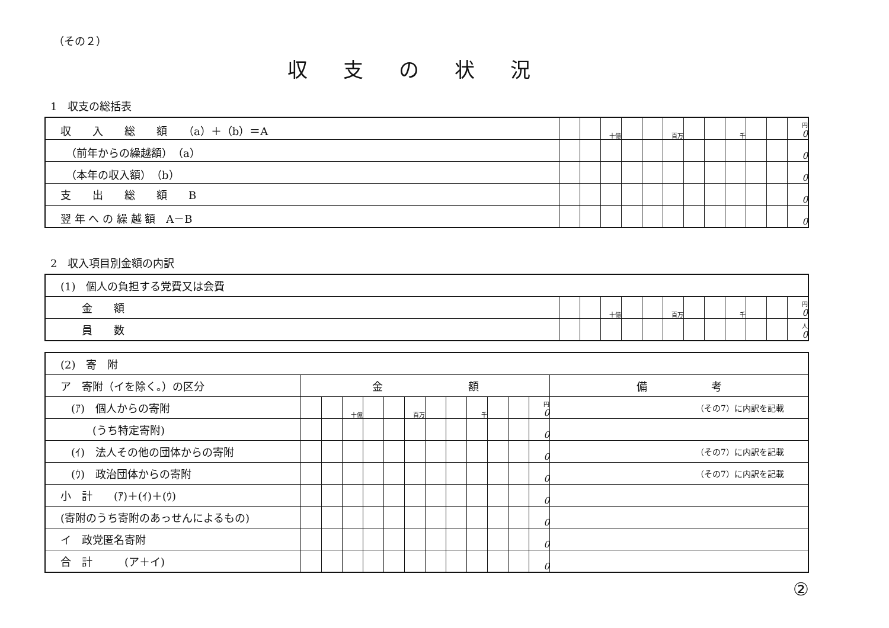（その２）
収支の状況
1　収支の総括表
| 収 入 総 額 （a）＋（b）＝A | | | 十億 | | | 百万 | | | 千 | | | 円 0 |
| （前年からの繰越額） （a） | | | | | | | | | | | | 0 |
| （本年の収入額） （b） | | | | | | | | | | | | 0 |
| 支 出 総 額 B | | | | | | | | | | | | 0 |
| 翌 年 へ の 繰 越 額 A－B | | | | | | | | | | | | 0 |
2　収入項目別金額の内訳
| (1) 個人の負担する党費又は会費 | | | | | | | | | | | | |
| 金 額 | | | 十億 | | | 百万 | | | 千 | | | 円 0 |
| 員 数 | | | | | | | | | | | | 人 0 |
| (2) 寄 附 | | | | | | | | | | | | | |
| ア 寄附（イを除く。）の区分 | 金 額 | | | | | | | | | | | | 備 考 |
| (ｱ) 個人からの寄附 | | | 十億 | | | 百万 | | | 千 | | | 円 0 | （その7）に内訳を記載 |
| (うち特定寄附) | | | | | | | | | | | | 0 | |
| (ｲ) 法人その他の団体からの寄附 | | | | | | | | | | | | 0 | （その7）に内訳を記載 |
| (ｳ) 政治団体からの寄附 | | | | | | | | | | | | 0 | （その7）に内訳を記載 |
| 小 計 (ｱ)＋(ｲ)＋(ｳ) | | | | | | | | | | | | 0 | |
| (寄附のうち寄附のあっせんによるもの) | | | | | | | | | | | | 0 | |
| イ 政党匿名寄附 | | | | | | | | | | | | 0 | |
| 合 計 (ア＋イ) | | | | | | | | | | | | 0 | |
②